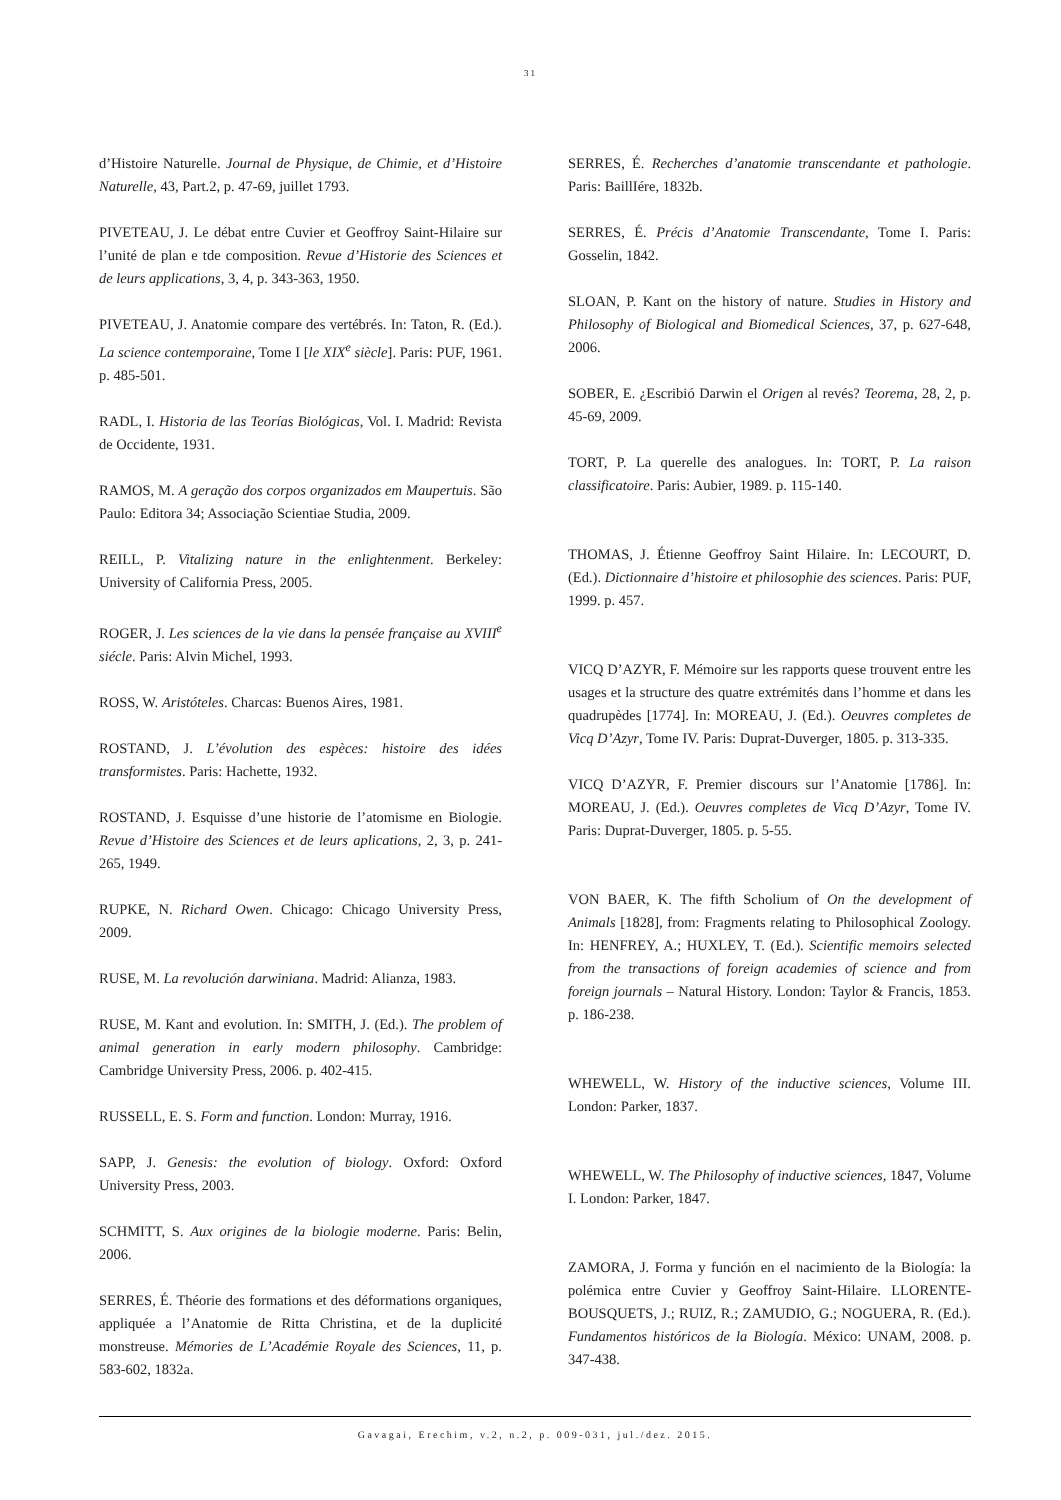31
d’Histoire Naturelle. Journal de Physique, de Chimie, et d’Histoire Naturelle, 43, Part.2, p. 47-69, juillet 1793.
PIVETEAU, J. Le débat entre Cuvier et Geoffroy Saint-Hilaire sur l’unité de plan e tde composition. Revue d’Historie des Sciences et de leurs applications, 3, 4, p. 343-363, 1950.
PIVETEAU, J. Anatomie compare des vertébrés. In: Taton, R. (Ed.). La science contemporaine, Tome I [le XIX<sup>e</sup> siècle]. Paris: PUF, 1961. p. 485-501.
RADL, I. Historia de las Teorías Biológicas, Vol. I. Madrid: Revista de Occidente, 1931.
RAMOS, M. A geração dos corpos organizados em Maupertuis. São Paulo: Editora 34; Associação Scientiae Studia, 2009.
REILL, P. Vitalizing nature in the enlightenment. Berkeley: University of California Press, 2005.
ROGER, J. Les sciences de la vie dans la pensée française au XVIII<sup>e</sup> siécle. Paris: Alvin Michel, 1993.
ROSS, W. Aristóteles. Charcas: Buenos Aires, 1981.
ROSTAND, J. L’évolution des espèces: histoire des idées transformistes. Paris: Hachette, 1932.
ROSTAND, J. Esquisse d’une historie de l’atomisme en Biologie. Revue d’Histoire des Sciences et de leurs aplications, 2, 3, p. 241-265, 1949.
RUPKE, N. Richard Owen. Chicago: Chicago University Press, 2009.
RUSE, M. La revolución darwiniana. Madrid: Alianza, 1983.
RUSE, M. Kant and evolution. In: SMITH, J. (Ed.). The problem of animal generation in early modern philosophy. Cambridge: Cambridge University Press, 2006. p. 402-415.
RUSSELL, E. S. Form and function. London: Murray, 1916.
SAPP, J. Genesis: the evolution of biology. Oxford: Oxford University Press, 2003.
SCHMITT, S. Aux origines de la biologie moderne. Paris: Belin, 2006.
SERRES, É. Théorie des formations et des déformations organiques, appliquée a l’Anatomie de Ritta Christina, et de la duplicité monstreuse. Mémories de L’Académie Royale des Sciences, 11, p. 583-602, 1832a.
SERRES, É. Recherches d’anatomie transcendante et pathologie. Paris: BaillIére, 1832b.
SERRES, É. Précis d’Anatomie Transcendante, Tome I. Paris: Gosselin, 1842.
SLOAN, P. Kant on the history of nature. Studies in History and Philosophy of Biological and Biomedical Sciences, 37, p. 627-648, 2006.
SOBER, E. ¿Escribió Darwin el Origen al revés? Teorema, 28, 2, p. 45-69, 2009.
TORT, P. La querelle des analogues. In: TORT, P. La raison classificatoire. Paris: Aubier, 1989. p. 115-140.
THOMAS, J. Étienne Geoffroy Saint Hilaire. In: LECOURT, D. (Ed.). Dictionnaire d’histoire et philosophie des sciences. Paris: PUF, 1999. p. 457.
VICQ D’AZYR, F. Mémoire sur les rapports quese trouvent entre les usages et la structure des quatre extrémités dans l’homme et dans les quadrupèdes [1774]. In: MOREAU, J. (Ed.). Oeuvres completes de Vicq D’Azyr, Tome IV. Paris: Duprat-Duverger, 1805. p. 313-335.
VICQ D’AZYR, F. Premier discours sur l’Anatomie [1786]. In: MOREAU, J. (Ed.). Oeuvres completes de Vicq D’Azyr, Tome IV. Paris: Duprat-Duverger, 1805. p. 5-55.
VON BAER, K. The fifth Scholium of On the development of Animals [1828], from: Fragments relating to Philosophical Zoology. In: HENFREY, A.; HUXLEY, T. (Ed.). Scientific memoirs selected from the transactions of foreign academies of science and from foreign journals – Natural History. London: Taylor & Francis, 1853. p. 186-238.
WHEWELL, W. History of the inductive sciences, Volume III. London: Parker, 1837.
WHEWELL, W. The Philosophy of inductive sciences, 1847, Volume I. London: Parker, 1847.
ZAMORA, J. Forma y función en el nacimiento de la Biología: la polémica entre Cuvier y Geoffroy Saint-Hilaire. LLORENTE-BOUSQUETS, J.; RUIZ, R.; ZAMUDIO, G.; NOGUERA, R. (Ed.). Fundamentos históricos de la Biología. México: UNAM, 2008. p. 347-438.
Gavagai, Erechim, v.2, n.2, p. 009-031, jul./dez. 2015.